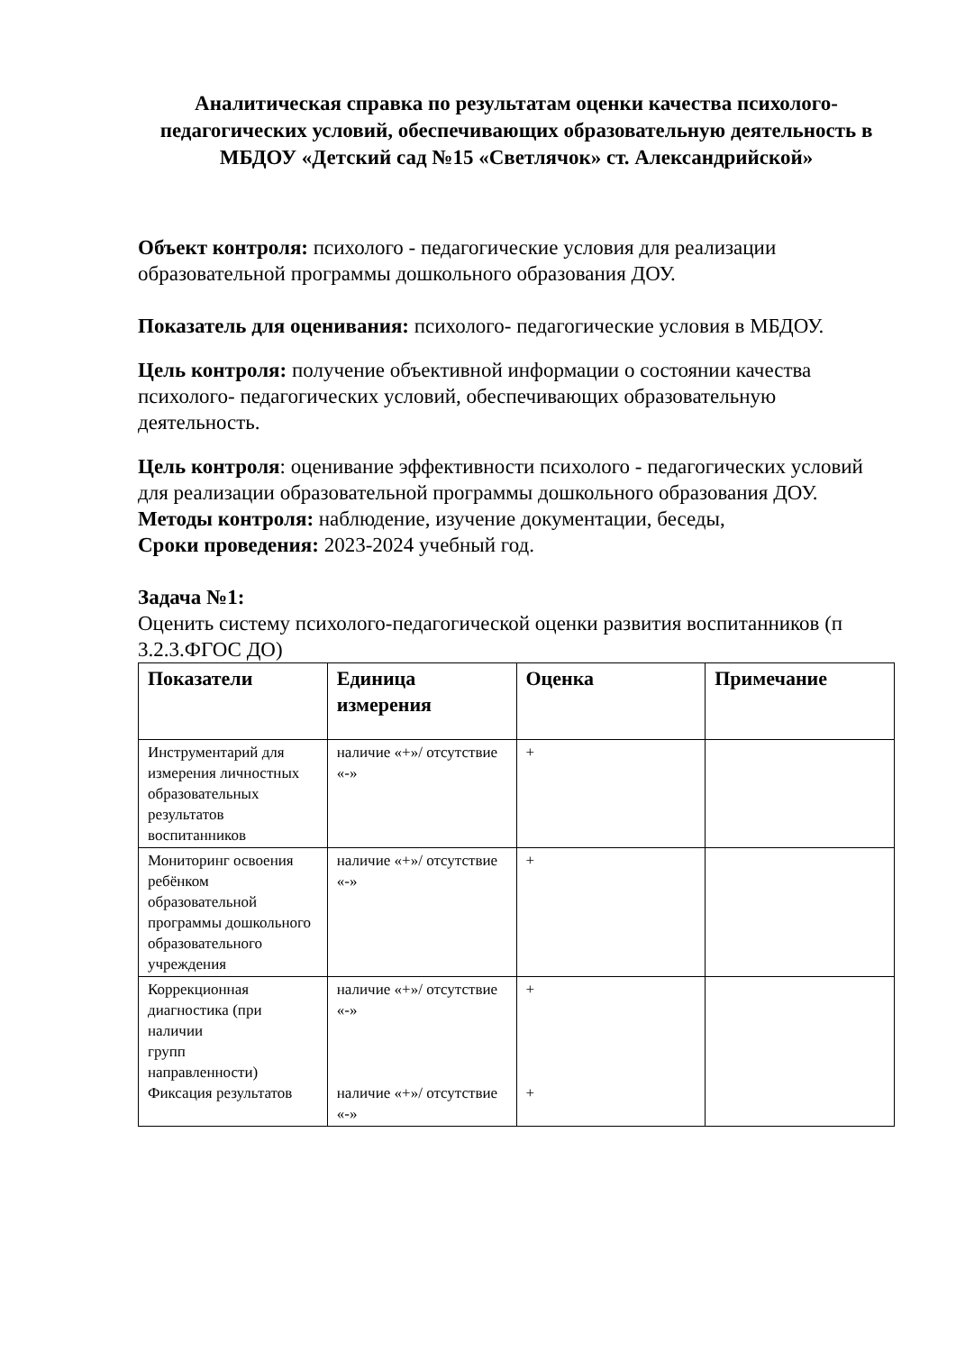Аналитическая справка по результатам оценки качества психолого-педагогических условий, обеспечивающих образовательную деятельность в МБДОУ «Детский сад №15 «Светлячок» ст. Александрийской»
Объект контроля: психолого - педагогические условия для реализации образовательной программы дошкольного образования ДОУ.
Показатель для оценивания: психолого- педагогические условия в МБДОУ.
Цель контроля: получение объективной информации о состоянии качества психолого- педагогических условий, обеспечивающих образовательную деятельность.
Цель контроля: оценивание эффективности психолого - педагогических условий для реализации образовательной программы дошкольного образования ДОУ.
Методы контроля: наблюдение, изучение документации, беседы,
Сроки проведения: 2023-2024 учебный год.
Задача №1:
Оценить систему психолого-педагогической оценки развития воспитанников (п 3.2.3.ФГОС ДО)
| Показатели | Единица измерения | Оценка | Примечание |
| --- | --- | --- | --- |
| Инструментарий для измерения личностных образовательных результатов воспитанников | наличие «+»/ отсутствие «-» | + | |
| Мониторинг освоения ребёнком образовательной программы дошкольного образовательного учреждения | наличие «+»/ отсутствие «-» | + | |
| Коррекционная диагностика (при наличии групп направленности) Фиксация результатов | наличие «+»/ отсутствие «-» наличие «+»/ отсутствие «-» | + + | |